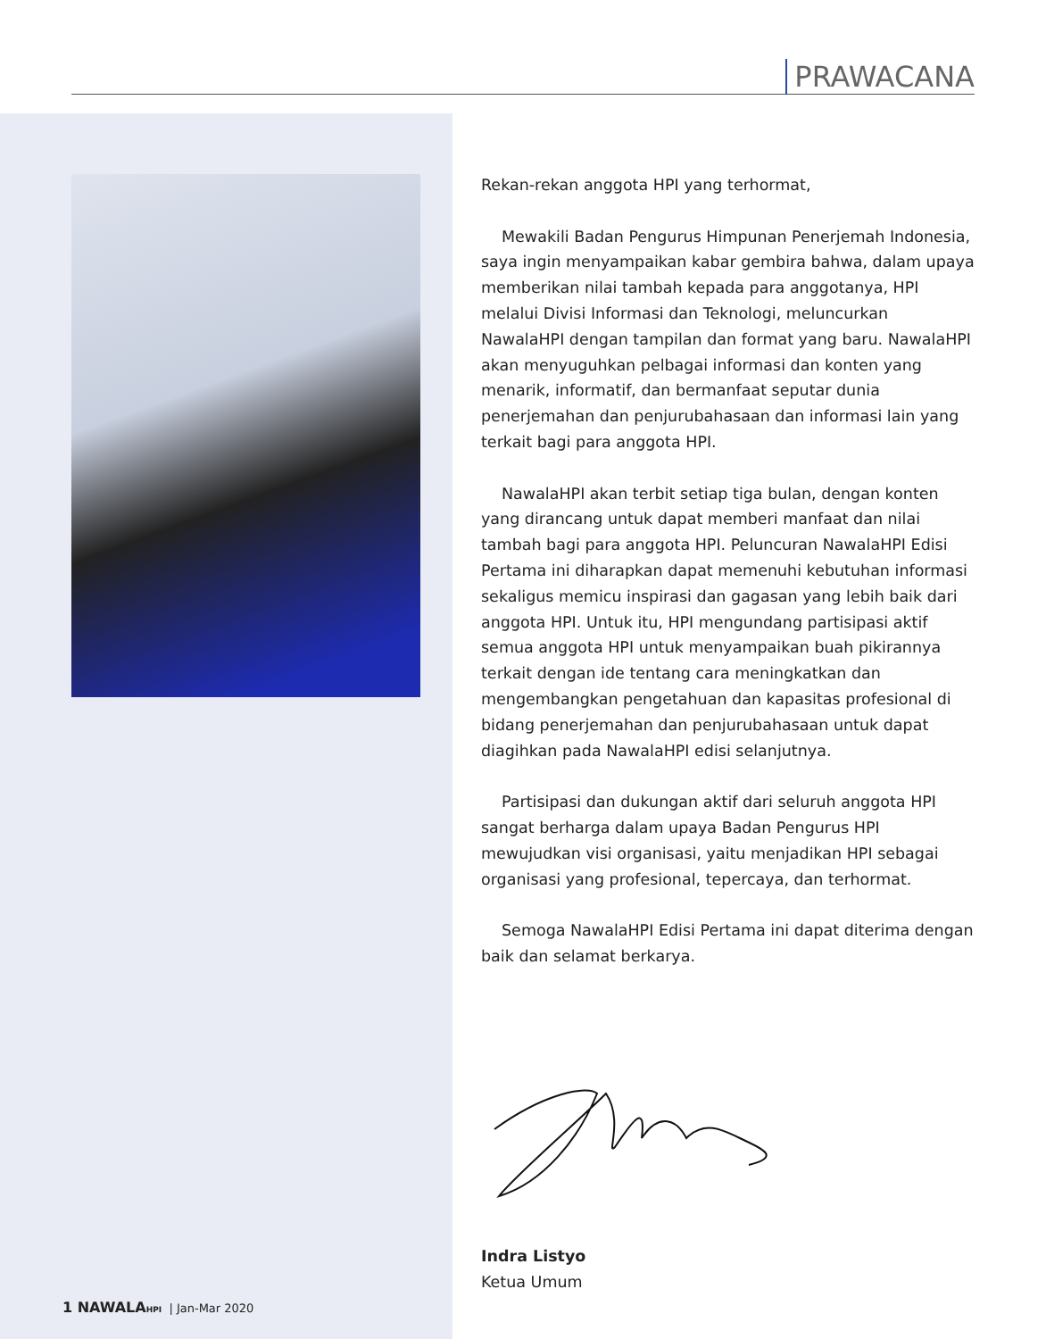PRAWACANA
Rekan-rekan anggota HPI yang terhormat,
Mewakili Badan Pengurus Himpunan Penerjemah Indonesia, saya ingin menyampaikan kabar gembira bahwa, dalam upaya memberikan nilai tambah kepada para anggotanya, HPI melalui Divisi Informasi dan Teknologi, meluncurkan NawalaHPI dengan tampilan dan format yang baru. NawalaHPI akan menyuguhkan pelbagai informasi dan konten yang menarik, informatif, dan bermanfaat seputar dunia penerjemahan dan penjurubahasaan dan informasi lain yang terkait bagi para anggota HPI.
NawalaHPI akan terbit setiap tiga bulan, dengan konten yang dirancang untuk dapat memberi manfaat dan nilai tambah bagi para anggota HPI. Peluncuran NawalaHPI Edisi Pertama ini diharapkan dapat memenuhi kebutuhan informasi sekaligus memicu inspirasi dan gagasan yang lebih baik dari anggota HPI. Untuk itu, HPI mengundang partisipasi aktif semua anggota HPI untuk menyampaikan buah pikirannya terkait dengan ide tentang cara meningkatkan dan mengembangkan pengetahuan dan kapasitas profesional di bidang penerjemahan dan penjurubahasaan untuk dapat diagihkan pada NawalaHPI edisi selanjutnya.
Partisipasi dan dukungan aktif dari seluruh anggota HPI sangat berharga dalam upaya Badan Pengurus HPI mewujudkan visi organisasi, yaitu menjadikan HPI sebagai organisasi yang profesional, tepercaya, dan terhormat.
Semoga NawalaHPI Edisi Pertama ini dapat diterima dengan baik dan selamat berkarya.
Indra Listyo
Ketua Umum
1 NAWALA HPI | Jan-Mar 2020